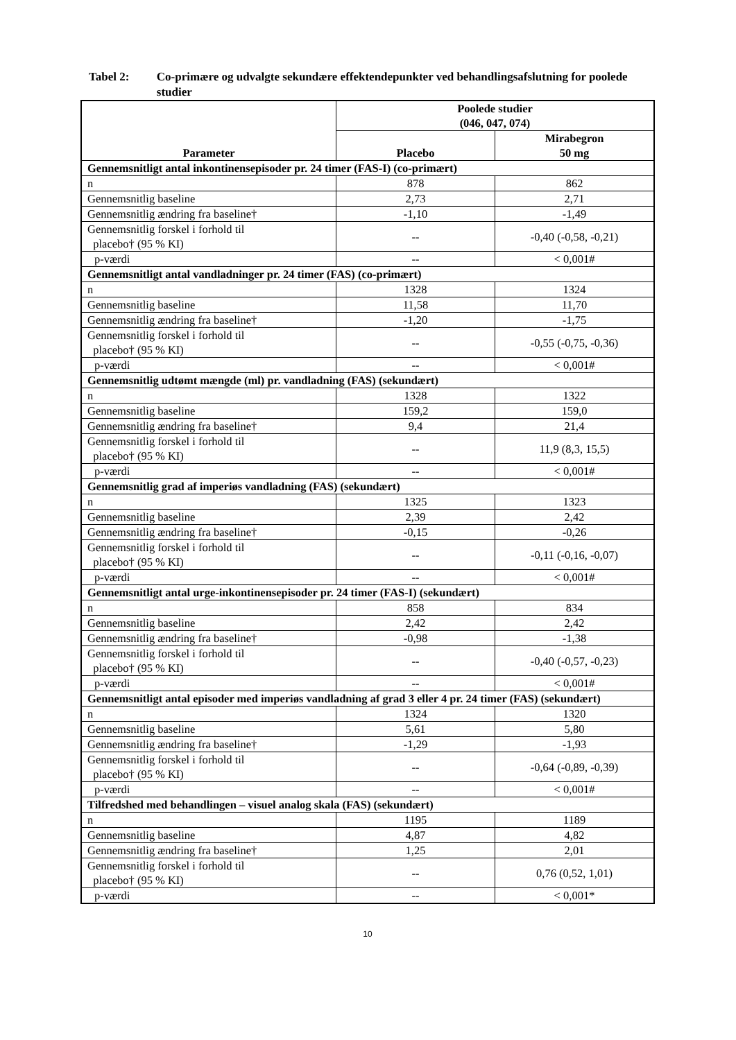Tabel 2: Co-primære og udvalgte sekundære effektendepunkter ved behandlingsafslutning for poolede studier
| Parameter | Poolede studier (046, 047, 074) | |
| --- | --- | --- |
| | Placebo | Mirabegron 50 mg |
| Gennemsnitligt antal inkontinensepisoder pr. 24 timer (FAS-I) (co-primært) | | |
| n | 878 | 862 |
| Gennemsnitlig baseline | 2,73 | 2,71 |
| Gennemsnitlig ændring fra baseline† | -1,10 | -1,49 |
| Gennemsnitlig forskel i forhold til placebo† (95 % KI) | -- | -0,40 (-0,58, -0,21) |
| p-værdi | -- | < 0,001# |
| Gennemsnitligt antal vandladninger pr. 24 timer (FAS) (co-primært) | | |
| n | 1328 | 1324 |
| Gennemsnitlig baseline | 11,58 | 11,70 |
| Gennemsnitlig ændring fra baseline† | -1,20 | -1,75 |
| Gennemsnitlig forskel i forhold til placebo† (95 % KI) | -- | -0,55 (-0,75, -0,36) |
| p-værdi | -- | < 0,001# |
| Gennemsnitlig udtømt mængde (ml) pr. vandladning (FAS) (sekundært) | | |
| n | 1328 | 1322 |
| Gennemsnitlig baseline | 159,2 | 159,0 |
| Gennemsnitlig ændring fra baseline† | 9,4 | 21,4 |
| Gennemsnitlig forskel i forhold til placebo† (95 % KI) | -- | 11,9 (8,3, 15,5) |
| p-værdi | -- | < 0,001# |
| Gennemsnitlig grad af imperiøs vandladning (FAS) (sekundært) | | |
| n | 1325 | 1323 |
| Gennemsnitlig baseline | 2,39 | 2,42 |
| Gennemsnitlig ændring fra baseline† | -0,15 | -0,26 |
| Gennemsnitlig forskel i forhold til placebo† (95 % KI) | -- | -0,11 (-0,16, -0,07) |
| p-værdi | -- | < 0,001# |
| Gennemsnitligt antal urge-inkontinensepisoder pr. 24 timer (FAS-I) (sekundært) | | |
| n | 858 | 834 |
| Gennemsnitlig baseline | 2,42 | 2,42 |
| Gennemsnitlig ændring fra baseline† | -0,98 | -1,38 |
| Gennemsnitlig forskel i forhold til placebo† (95 % KI) | -- | -0,40 (-0,57, -0,23) |
| p-værdi | -- | < 0,001# |
| Gennemsnitligt antal episoder med imperiøs vandladning af grad 3 eller 4 pr. 24 timer (FAS) (sekundært) | | |
| n | 1324 | 1320 |
| Gennemsnitlig baseline | 5,61 | 5,80 |
| Gennemsnitlig ændring fra baseline† | -1,29 | -1,93 |
| Gennemsnitlig forskel i forhold til placebo† (95 % KI) | -- | -0,64 (-0,89, -0,39) |
| p-værdi | -- | < 0,001# |
| Tilfredshed med behandlingen – visuel analog skala (FAS) (sekundært) | | |
| n | 1195 | 1189 |
| Gennemsnitlig baseline | 4,87 | 4,82 |
| Gennemsnitlig ændring fra baseline† | 1,25 | 2,01 |
| Gennemsnitlig forskel i forhold til placebo† (95 % KI) | -- | 0,76 (0,52, 1,01) |
| p-værdi | -- | < 0,001* |
10